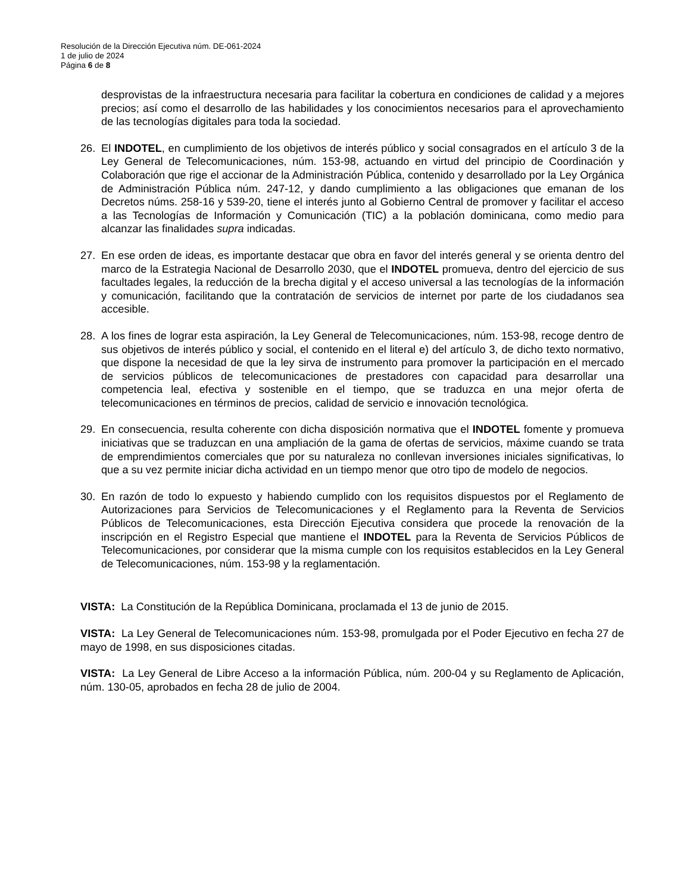Resolución de la Dirección Ejecutiva núm. DE-061-2024
1 de julio de 2024
Página 6 de 8
desprovistas de la infraestructura necesaria para facilitar la cobertura en condiciones de calidad y a mejores precios; así como el desarrollo de las habilidades y los conocimientos necesarios para el aprovechamiento de las tecnologías digitales para toda la sociedad.
26. El INDOTEL, en cumplimiento de los objetivos de interés público y social consagrados en el artículo 3 de la Ley General de Telecomunicaciones, núm. 153-98, actuando en virtud del principio de Coordinación y Colaboración que rige el accionar de la Administración Pública, contenido y desarrollado por la Ley Orgánica de Administración Pública núm. 247-12, y dando cumplimiento a las obligaciones que emanan de los Decretos núms. 258-16 y 539-20, tiene el interés junto al Gobierno Central de promover y facilitar el acceso a las Tecnologías de Información y Comunicación (TIC) a la población dominicana, como medio para alcanzar las finalidades supra indicadas.
27. En ese orden de ideas, es importante destacar que obra en favor del interés general y se orienta dentro del marco de la Estrategia Nacional de Desarrollo 2030, que el INDOTEL promueva, dentro del ejercicio de sus facultades legales, la reducción de la brecha digital y el acceso universal a las tecnologías de la información y comunicación, facilitando que la contratación de servicios de internet por parte de los ciudadanos sea accesible.
28. A los fines de lograr esta aspiración, la Ley General de Telecomunicaciones, núm. 153-98, recoge dentro de sus objetivos de interés público y social, el contenido en el literal e) del artículo 3, de dicho texto normativo, que dispone la necesidad de que la ley sirva de instrumento para promover la participación en el mercado de servicios públicos de telecomunicaciones de prestadores con capacidad para desarrollar una competencia leal, efectiva y sostenible en el tiempo, que se traduzca en una mejor oferta de telecomunicaciones en términos de precios, calidad de servicio e innovación tecnológica.
29. En consecuencia, resulta coherente con dicha disposición normativa que el INDOTEL fomente y promueva iniciativas que se traduzcan en una ampliación de la gama de ofertas de servicios, máxime cuando se trata de emprendimientos comerciales que por su naturaleza no conllevan inversiones iniciales significativas, lo que a su vez permite iniciar dicha actividad en un tiempo menor que otro tipo de modelo de negocios.
30. En razón de todo lo expuesto y habiendo cumplido con los requisitos dispuestos por el Reglamento de Autorizaciones para Servicios de Telecomunicaciones y el Reglamento para la Reventa de Servicios Públicos de Telecomunicaciones, esta Dirección Ejecutiva considera que procede la renovación de la inscripción en el Registro Especial que mantiene el INDOTEL para la Reventa de Servicios Públicos de Telecomunicaciones, por considerar que la misma cumple con los requisitos establecidos en la Ley General de Telecomunicaciones, núm. 153-98 y la reglamentación.
VISTA: La Constitución de la República Dominicana, proclamada el 13 de junio de 2015.
VISTA: La Ley General de Telecomunicaciones núm. 153-98, promulgada por el Poder Ejecutivo en fecha 27 de mayo de 1998, en sus disposiciones citadas.
VISTA: La Ley General de Libre Acceso a la información Pública, núm. 200-04 y su Reglamento de Aplicación, núm. 130-05, aprobados en fecha 28 de julio de 2004.